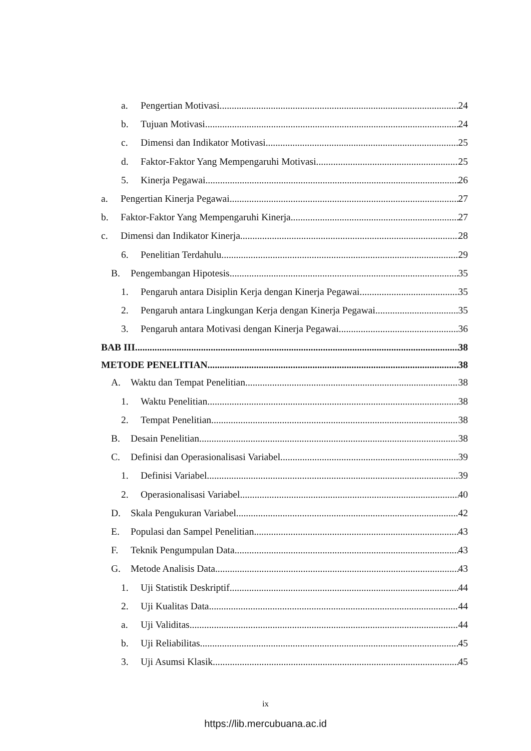a. Pengertian Motivasi 24
b. Tujuan Motivasi 24
c. Dimensi dan Indikator Motivasi 25
d. Faktor-Faktor Yang Mempengaruhi Motivasi 25
5. Kinerja Pegawai 26
a. Pengertian Kinerja Pegawai 27
b. Faktor-Faktor Yang Mempengaruhi Kinerja 27
c. Dimensi dan Indikator Kinerja 28
6. Penelitian Terdahulu 29
B. Pengembangan Hipotesis 35
1. Pengaruh antara Disiplin Kerja dengan Kinerja Pegawai 35
2. Pengaruh antara Lingkungan Kerja dengan Kinerja Pegawai 35
3. Pengaruh antara Motivasi dengan Kinerja Pegawai 36
BAB III 38
METODE PENELITIAN 38
A. Waktu dan Tempat Penelitian 38
1. Waktu Penelitian 38
2. Tempat Penelitian 38
B. Desain Penelitian 38
C. Definisi dan Operasionalisasi Variabel 39
1. Definisi Variabel 39
2. Operasionalisasi Variabel 40
D. Skala Pengukuran Variabel 42
E. Populasi dan Sampel Penelitian 43
F. Teknik Pengumpulan Data 43
G. Metode Analisis Data 43
1. Uji Statistik Deskriptif 44
2. Uji Kualitas Data 44
a. Uji Validitas 44
b. Uji Reliabilitas 45
3. Uji Asumsi Klasik 45
ix
https://lib.mercubuana.ac.id